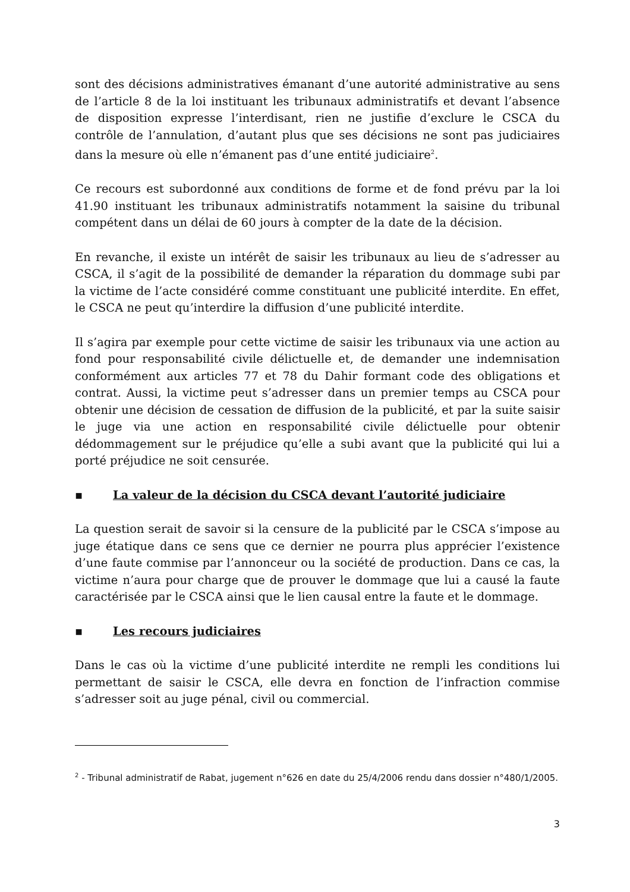sont des décisions administratives émanant d’une autorité administrative au sens de l’article 8 de la loi instituant les tribunaux administratifs et devant l’absence de disposition expresse l’interdisant, rien ne justifie d’exclure le CSCA du contrôle de l’annulation, d’autant plus que ses décisions ne sont pas judiciaires dans la mesure où elle n’émanent pas d’une entité judiciaire<sup>2</sup>.
Ce recours est subordonné aux conditions de forme et de fond prévu par la loi 41.90 instituant les tribunaux administratifs notamment la saisine du tribunal compétent dans un délai de 60 jours à compter de la date de la décision.
En revanche, il existe un intérêt de saisir les tribunaux au lieu de s’adresser au CSCA, il s’agit de la possibilité de demander la réparation du dommage subi par la victime de l’acte considéré comme constituant une publicité interdite. En effet, le CSCA ne peut qu’interdire la diffusion d’une publicité interdite.
Il s’agira par exemple pour cette victime de saisir les tribunaux via une action au fond pour responsabilité civile délictuelle et, de demander une indemnisation conformément aux articles 77 et 78 du Dahir formant code des obligations et contrat. Aussi, la victime peut s’adresser dans un premier temps au CSCA pour obtenir une décision de cessation de diffusion de la publicité, et par la suite saisir le juge via une action en responsabilité civile délictuelle pour obtenir dédommagement sur le préjudice qu’elle a subi avant que la publicité qui lui a porté préjudice ne soit censurée.
▪ La valeur de la décision du CSCA devant l’autorité judiciaire
La question serait de savoir si la censure de la publicité par le CSCA s’impose au juge étatique dans ce sens que ce dernier ne pourra plus apprécier l’existence d’une faute commise par l’annonceur ou la société de production. Dans ce cas, la victime n’aura pour charge que de prouver le dommage que lui a causé la faute caractérisée par le CSCA ainsi que le lien causal entre la faute et le dommage.
▪ Les recours judiciaires
Dans le cas où la victime d’une publicité interdite ne rempli les conditions lui permettant de saisir le CSCA, elle devra en fonction de l’infraction commise s’adresser soit au juge pénal, civil ou commercial.
<sup>2</sup> - Tribunal administratif de Rabat, jugement n°626 en date du 25/4/2006 rendu dans dossier n°480/1/2005.
3